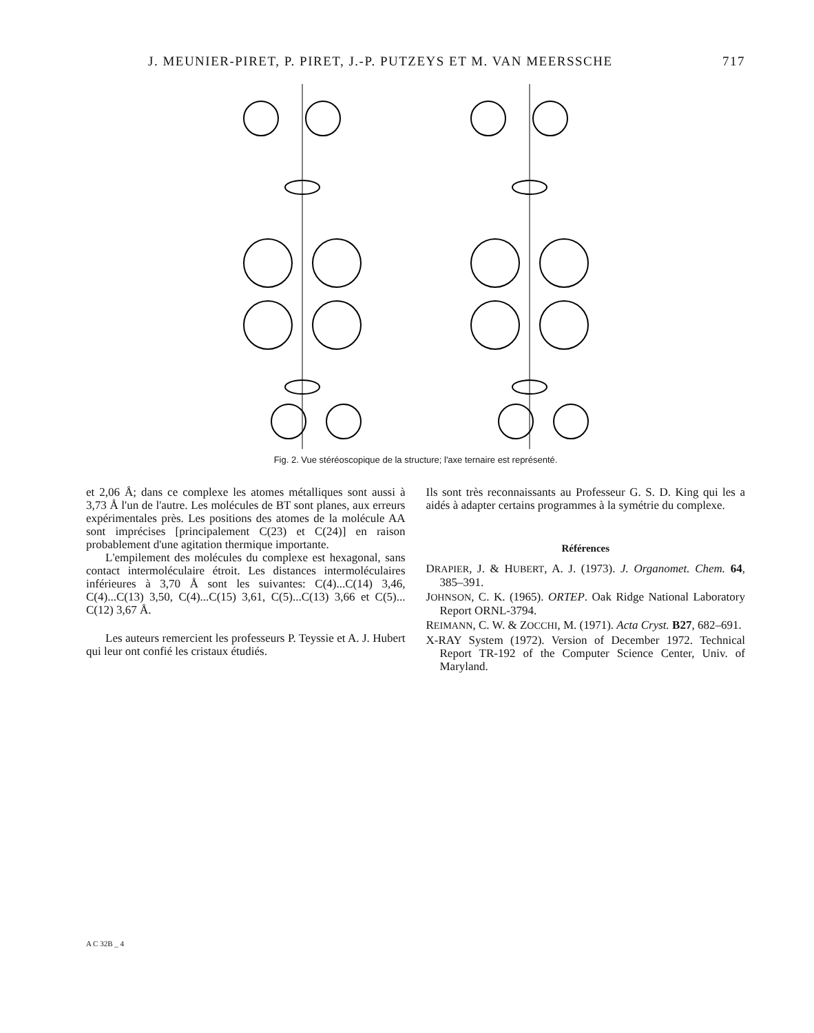J. MEUNIER-PIRET, P. PIRET, J.-P. PUTZEYS ET M. VAN MEERSSCHE 717
Fig. 2. Vue stéréoscopique de la structure; l'axe ternaire est représenté.
et 2,06 Å; dans ce complexe les atomes métalliques sont aussi à 3,73 Å l'un de l'autre. Les molécules de BT sont planes, aux erreurs expérimentales près. Les positions des atomes de la molécule AA sont imprécises [principalement C(23) et C(24)] en raison probablement d'une agitation thermique importante.
L'empilement des molécules du complexe est hexagonal, sans contact intermoléculaire étroit. Les distances intermoléculaires inférieures à 3,70 Å sont les suivantes: C(4)...C(14) 3,46, C(4)...C(13) 3,50, C(4)...C(15) 3,61, C(5)...C(13) 3,66 et C(5)... C(12) 3,67 Å.
Les auteurs remercient les professeurs P. Teyssie et A. J. Hubert qui leur ont confié les cristaux étudiés.
Ils sont très reconnaissants au Professeur G. S. D. King qui les a aidés à adapter certains programmes à la symétrie du complexe.
Références
DRAPIER, J. & HUBERT, A. J. (1973). J. Organomet. Chem. 64, 385–391.
JOHNSON, C. K. (1965). ORTEP. Oak Ridge National Laboratory Report ORNL-3794.
REIMANN, C. W. & ZOCCHI, M. (1971). Acta Cryst. B27, 682–691.
X-RAY System (1972). Version of December 1972. Technical Report TR-192 of the Computer Science Center, Univ. of Maryland.
A C 32B _ 4